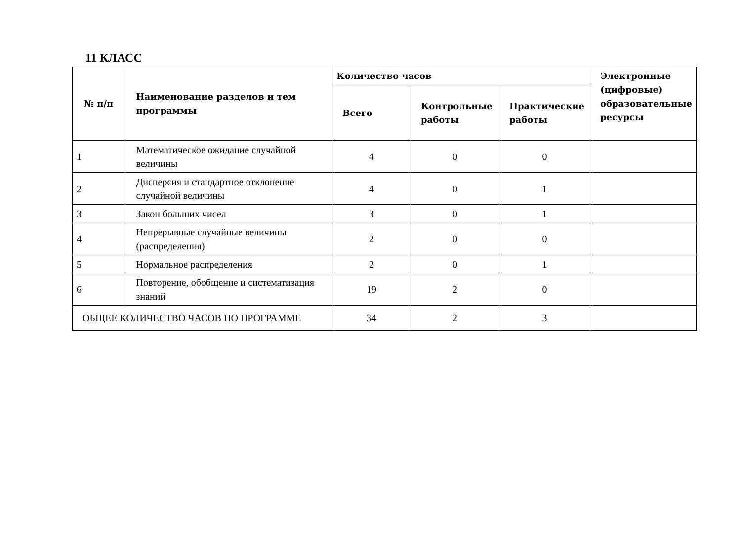11 КЛАСС
| № п/п | Наименование разделов и тем программы | Количество часов | | | Электронные (цифровые) образовательные ресурсы |
| --- | --- | --- | --- | --- | --- |
| | | Всего | Контрольные работы | Практические работы | |
| 1 | Математическое ожидание случайной величины | 4 | 0 | 0 | |
| 2 | Дисперсия и стандартное отклонение случайной величины | 4 | 0 | 1 | |
| 3 | Закон больших чисел | 3 | 0 | 1 | |
| 4 | Непрерывные случайные величины (распределения) | 2 | 0 | 0 | |
| 5 | Нормальное распределения | 2 | 0 | 1 | |
| 6 | Повторение, обобщение и систематизация знаний | 19 | 2 | 0 | |
| ОБЩЕЕ КОЛИЧЕСТВО ЧАСОВ ПО ПРОГРАММЕ | | 34 | 2 | 3 | |